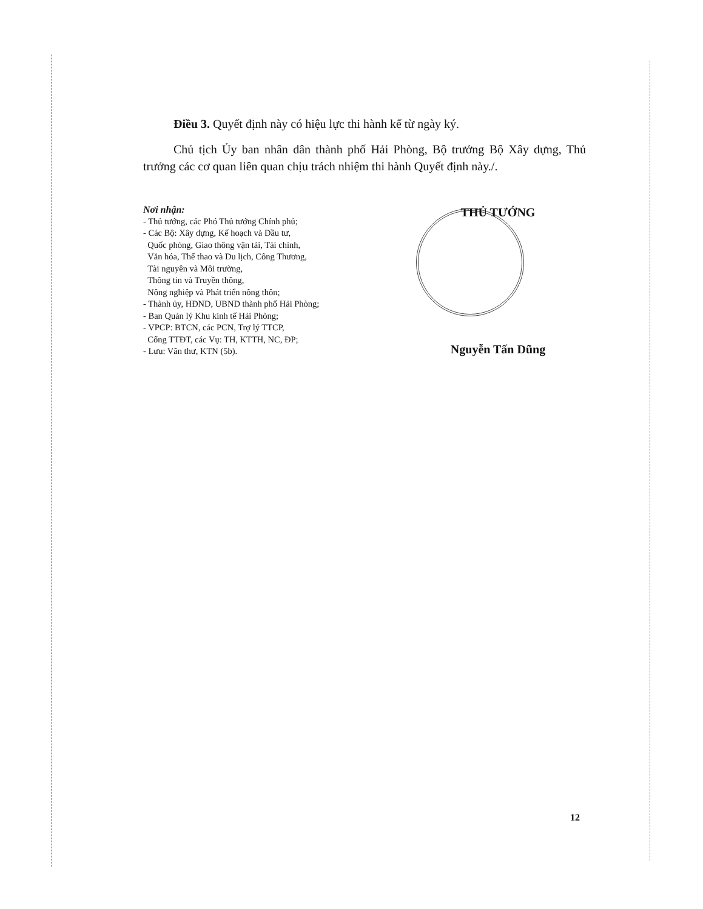Điều 3. Quyết định này có hiệu lực thi hành kể từ ngày ký.
Chủ tịch Ủy ban nhân dân thành phố Hải Phòng, Bộ trưởng Bộ Xây dựng, Thủ trưởng các cơ quan liên quan chịu trách nhiệm thi hành Quyết định này./.
Nơi nhận:
- Thủ tướng, các Phó Thủ tướng Chính phủ;
- Các Bộ: Xây dựng, Kế hoạch và Đầu tư,
Quốc phòng, Giao thông vận tải, Tài chính,
Văn hóa, Thể thao và Du lịch, Công Thương,
Tài nguyên và Môi trường,
Thông tin và Truyền thông,
Nông nghiệp và Phát triển nông thôn;
- Thành ủy, HĐND, UBND thành phố Hải Phòng;
- Ban Quản lý Khu kinh tế Hải Phòng;
- VPCP: BTCN, các PCN, Trợ lý TTCP,
Cổng TTĐT, các Vụ: TH, KTTH, NC, ĐP;
- Lưu: Văn thư, KTN (5b).
THỦ TƯỚNG
Nguyễn Tấn Dũng
12